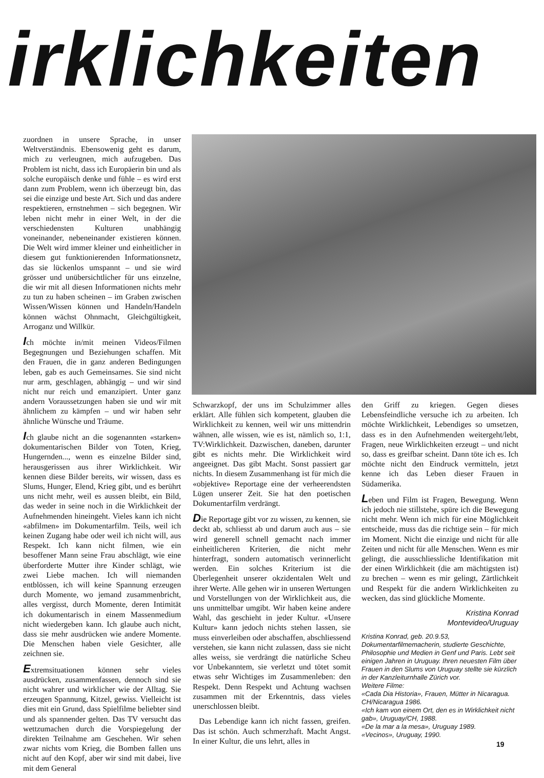irklichkeiten
zuordnen in unsere Sprache, in unser Weltverständnis. Ebensowenig geht es darum, mich zu verleugnen, mich aufzugeben. Das Problem ist nicht, dass ich Europäerin bin und als solche europäisch denke und fühle – es wird erst dann zum Problem, wenn ich überzeugt bin, das sei die einzige und beste Art. Sich und das andere respektieren, ernstnehmen – sich begegnen. Wir leben nicht mehr in einer Welt, in der die verschiedensten Kulturen unabhängig voneinander, nebeneinander existieren können. Die Welt wird immer kleiner und einheitlicher in diesem gut funktionierenden Informationsnetz, das sie lückenlos umspannt – und sie wird grösser und unübersichtlicher für uns einzelne, die wir mit all diesen Informationen nichts mehr zu tun zu haben scheinen – im Graben zwischen Wissen/Wissen können und Handeln/Handeln können wächst Ohnmacht, Gleichgültigkeit, Arroganz und Willkür.
Ich möchte in/mit meinen Videos/Filmen Begegnungen und Beziehungen schaffen. Mit den Frauen, die in ganz anderen Bedingungen leben, gab es auch Gemeinsames. Sie sind nicht nur arm, geschlagen, abhängig – und wir sind nicht nur reich und emanzipiert. Unter ganz andern Voraussetzungen haben sie und wir mit ähnlichem zu kämpfen – und wir haben sehr ähnliche Wünsche und Träume.
Ich glaube nicht an die sogenannten «starken» dokumentarischen Bilder von Toten, Krieg, Hungernden..., wenn es einzelne Bilder sind, herausgerissen aus ihrer Wirklichkeit. Wir kennen diese Bilder bereits, wir wissen, dass es Slums, Hunger, Elend, Krieg gibt, und es berührt uns nicht mehr, weil es aussen bleibt, ein Bild, das weder in seine noch in die Wirklichkeit der Aufnehmenden hineingeht. Vieles kann ich nicht «abfilmen» im Dokumentarfilm. Teils, weil ich keinen Zugang habe oder weil ich nicht will, aus Respekt. Ich kann nicht filmen, wie ein besoffener Mann seine Frau abschlägt, wie eine überforderte Mutter ihre Kinder schlägt, wie zwei Liebe machen. Ich will niemanden entblössen, ich will keine Spannung erzeugen durch Momente, wo jemand zusammenbricht, alles vergisst, durch Momente, deren Intimität ich dokumentarisch in einem Massenmedium nicht wiedergeben kann. Ich glaube auch nicht, dass sie mehr ausdrücken wie andere Momente. Die Menschen haben viele Gesichter, alle zeichnen sie.
Extremsituationen können sehr vieles ausdrücken, zusammenfassen, dennoch sind sie nicht wahrer und wirklicher wie der Alltag. Sie erzeugen Spannung, Kitzel, gewiss. Vielleicht ist dies mit ein Grund, dass Spielfilme beliebter sind und als spannender gelten. Das TV versucht das wettzumachen durch die Vorspiegelung der direkten Teilnahme am Geschehen. Wir sehen zwar nichts vom Krieg, die Bomben fallen uns nicht auf den Kopf, aber wir sind mit dabei, live mit dem General
Schwarzkopf, der uns im Schulzimmer alles erklärt. Alle fühlen sich kompetent, glauben die Wirklichkeit zu kennen, weil wir uns mittendrin wähnen, alle wissen, wie es ist, nämlich so, 1:1, TV:Wirklichkeit. Dazwischen, daneben, darunter gibt es nichts mehr. Die Wirklichkeit wird angeeignet. Das gibt Macht. Sonst passiert gar nichts. In diesem Zusammenhang ist für mich die «objektive» Reportage eine der verheerendsten Lügen unserer Zeit. Sie hat den poetischen Dokumentarfilm verdrängt.
Die Reportage gibt vor zu wissen, zu kennen, sie deckt ab, schliesst ab und darum auch aus – sie wird generell schnell gemacht nach immer einheitlicheren Kriterien, die nicht mehr hinterfragt, sondern automatisch verinnerlicht werden. Ein solches Kriterium ist die Überlegenheit unserer okzidentalen Welt und ihrer Werte. Alle gehen wir in unseren Wertungen und Vorstellungen von der Wirklichkeit aus, die uns unmittelbar umgibt. Wir haben keine andere Wahl, das geschieht in jeder Kultur. «Unsere Kultur» kann jedoch nichts stehen lassen, sie muss einverleiben oder abschaffen, abschliessend verstehen, sie kann nicht zulassen, dass sie nicht alles weiss, sie verdrängt die natürliche Scheu vor Unbekanntem, sie verletzt und tötet somit etwas sehr Wichtiges im Zusammenleben: den Respekt. Denn Respekt und Achtung wachsen zusammen mit der Erkenntnis, dass vieles unerschlossen bleibt.
Das Lebendige kann ich nicht fassen, greifen. Das ist schön. Auch schmerzhaft. Macht Angst. In einer Kultur, die uns lehrt, alles in
den Griff zu kriegen. Gegen dieses Lebensfeindliche versuche ich zu arbeiten. Ich möchte Wirklichkeit, Lebendiges so umsetzen, dass es in den Aufnehmenden weitergeht/lebt, Fragen, neue Wirklichkeiten erzeugt – und nicht so, dass es greifbar scheint. Dann töte ich es. Ich möchte nicht den Eindruck vermitteln, jetzt kenne ich das Leben dieser Frauen in Südamerika.
Leben und Film ist Fragen, Bewegung. Wenn ich jedoch nie stillstehe, spüre ich die Bewegung nicht mehr. Wenn ich mich für eine Möglichkeit entscheide, muss das die richtige sein – für mich im Moment. Nicht die einzige und nicht für alle Zeiten und nicht für alle Menschen. Wenn es mir gelingt, die ausschliessliche Identifikation mit der einen Wirklichkeit (die am mächtigsten ist) zu brechen – wenn es mir gelingt, Zärtlichkeit und Respekt für die andern Wirklichkeiten zu wecken, das sind glückliche Momente.
Kristina Konrad
Montevideo/Uruguay
Kristina Konrad, geb. 20.9.53, Dokumentarfilmemacherin, studierte Geschichte, Philosophie und Medien in Genf und Paris. Lebt seit einigen Jahren in Uruguay. Ihren neuesten Film über Frauen in den Slums von Uruguay stellte sie kürzlich in der Kanzleiturnhalle Zürich vor.
Weitere Filme:
«Cada Dia Historia», Frauen, Mütter in Nicaragua. CH/Nicaragua 1986.
«Ich kam von einem Ort, den es in Wirklichkeit nicht gab», Uruguay/CH, 1988.
«De la mar a la mesa», Uruguay 1989.
«Vecinos», Uruguay, 1990.
19